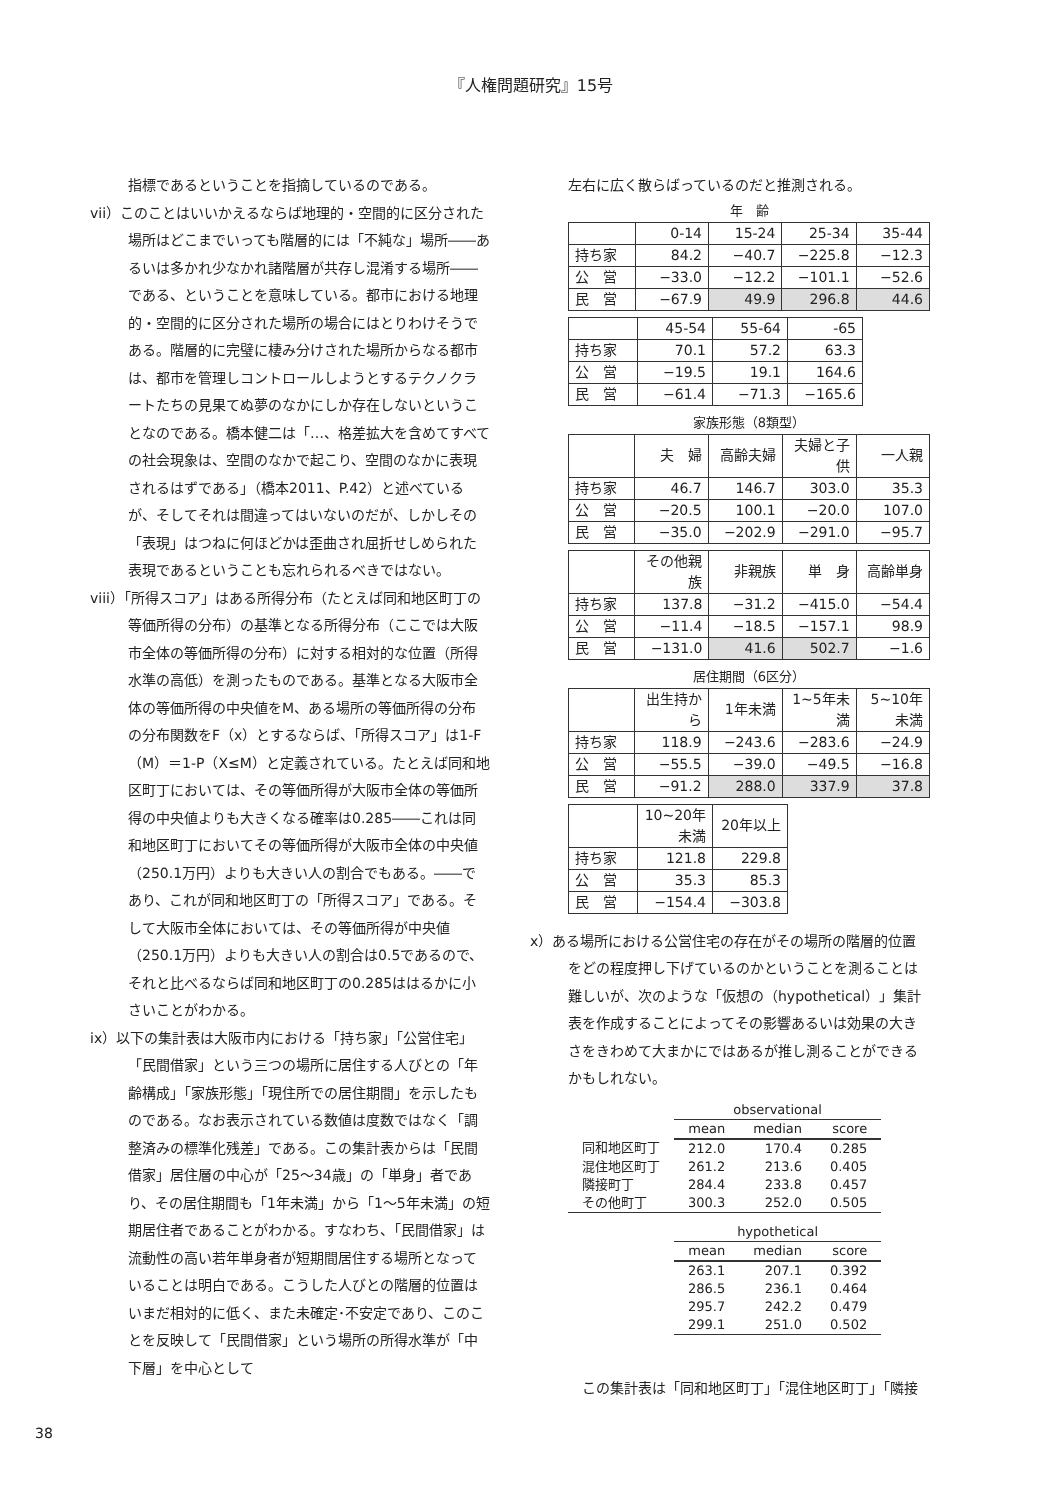『人権問題研究』15号
指標であるということを指摘しているのである。
vii）このことはいいかえるならば地理的・空間的に区分された場所はどこまでいっても階層的には「不純な」場所――あるいは多かれ少なかれ諸階層が共存し混淆する場所――である、ということを意味している。都市における地理的・空間的に区分された場所の場合にはとりわけそうである。階層的に完璧に棲み分けされた場所からなる都市は、都市を管理しコントロールしようとするテクノクラートたちの見果てぬ夢のなかにしか存在しないということなのである。橋本健二は「…、格差拡大を含めてすべての社会現象は、空間のなかで起こり、空間のなかに表現されるはずである」（橋本2011、P.42）と述べているが、そしてそれは間違ってはいないのだが、しかしその「表現」はつねに何ほどかは歪曲され屈折せしめられた表現であるということも忘れられるべきではない。
viii）「所得スコア」はある所得分布（たとえば同和地区町丁の等価所得の分布）の基準となる所得分布（ここでは大阪市全体の等価所得の分布）に対する相対的な位置（所得水準の高低）を測ったものである。基準となる大阪市全体の等価所得の中央値をM、ある場所の等価所得の分布の分布関数をF（x）とするならば、「所得スコア」は1-F（M）＝1-P（X≤M）と定義されている。たとえば同和地区町丁においては、その等価所得が大阪市全体の等価所得の中央値よりも大きくなる確率は0.285――これは同和地区町丁においてその等価所得が大阪市全体の中央値（250.1万円）よりも大きい人の割合でもある。――であり、これが同和地区町丁の「所得スコア」である。そして大阪市全体においては、その等価所得が中央値（250.1万円）よりも大きい人の割合は0.5であるので、それと比べるならば同和地区町丁の0.285ははるかに小さいことがわかる。
ix）以下の集計表は大阪市内における「持ち家」「公営住宅」「民間借家」という三つの場所に居住する人びとの「年齢構成」「家族形態」「現住所での居住期間」を示したものである。なお表示されている数値は度数ではなく「調整済みの標準化残差」である。この集計表からは「民間借家」居住層の中心が「25～34歳」の「単身」者であり、その居住期間も「1年未満」から「1～5年未満」の短期居住者であることがわかる。すなわち、「民間借家」は流動性の高い若年単身者が短期間居住する場所となっていることは明白である。こうした人びとの階層的位置はいまだ相対的に低く、また未確定･不安定であり、このことを反映して「民間借家」という場所の所得水準が「中下層」を中心として
左右に広く散らばっているのだと推測される。
年　齢
| | 0-14 | 15-24 | 25-34 | 35-44 |
| 持ち家 | 84.2 | −40.7 | −225.8 | −12.3 |
| 公 営 | −33.0 | −12.2 | −101.1 | −52.6 |
| 民 営 | −67.9 | 49.9 | 296.8 | 44.6 |
| | 45-54 | 55-64 | -65 |
| 持ち家 | 70.1 | 57.2 | 63.3 |
| 公 営 | −19.5 | 19.1 | 164.6 |
| 民 営 | −61.4 | −71.3 | −165.6 |
家族形態（8類型）
| | 夫 婦 | 高齢夫婦 | 夫婦と子供 | 一人親 |
| 持ち家 | 46.7 | 146.7 | 303.0 | 35.3 |
| 公 営 | −20.5 | 100.1 | −20.0 | 107.0 |
| 民 営 | −35.0 | −202.9 | −291.0 | −95.7 |
| | その他親族 | 非親族 | 単 身 | 高齢単身 |
| 持ち家 | 137.8 | −31.2 | −415.0 | −54.4 |
| 公 営 | −11.4 | −18.5 | −157.1 | 98.9 |
| 民 営 | −131.0 | 41.6 | 502.7 | −1.6 |
居住期間（6区分）
| | 出生持から | 1年未満 | 1~5年未満 | 5~10年未満 |
| 持ち家 | 118.9 | −243.6 | −283.6 | −24.9 |
| 公 営 | −55.5 | −39.0 | −49.5 | −16.8 |
| 民 営 | −91.2 | 288.0 | 337.9 | 37.8 |
| | 10~20年未満 | 20年以上 |
| 持ち家 | 121.8 | 229.8 |
| 公 営 | 35.3 | 85.3 |
| 民 営 | −154.4 | −303.8 |
x）ある場所における公営住宅の存在がその場所の階層的位置をどの程度押し下げているのかということを測ることは難しいが、次のような「仮想の（hypothetical）」集計表を作成することによってその影響あるいは効果の大きさをきわめて大まかにではあるが推し測ることができるかもしれない。
| | observational | | |
| --- | --- | --- | --- |
| | mean | median | score |
| 同和地区町丁 | 212.0 | 170.4 | 0.285 |
| 混住地区町丁 | 261.2 | 213.6 | 0.405 |
| 隣接町丁 | 284.4 | 233.8 | 0.457 |
| その他町丁 | 300.3 | 252.0 | 0.505 |
| | hypothetical | | |
| | mean | median | score |
| | 263.1 | 207.1 | 0.392 |
| | 286.5 | 236.1 | 0.464 |
| | 295.7 | 242.2 | 0.479 |
| | 299.1 | 251.0 | 0.502 |
この集計表は「同和地区町丁」「混住地区町丁」「隣接
38